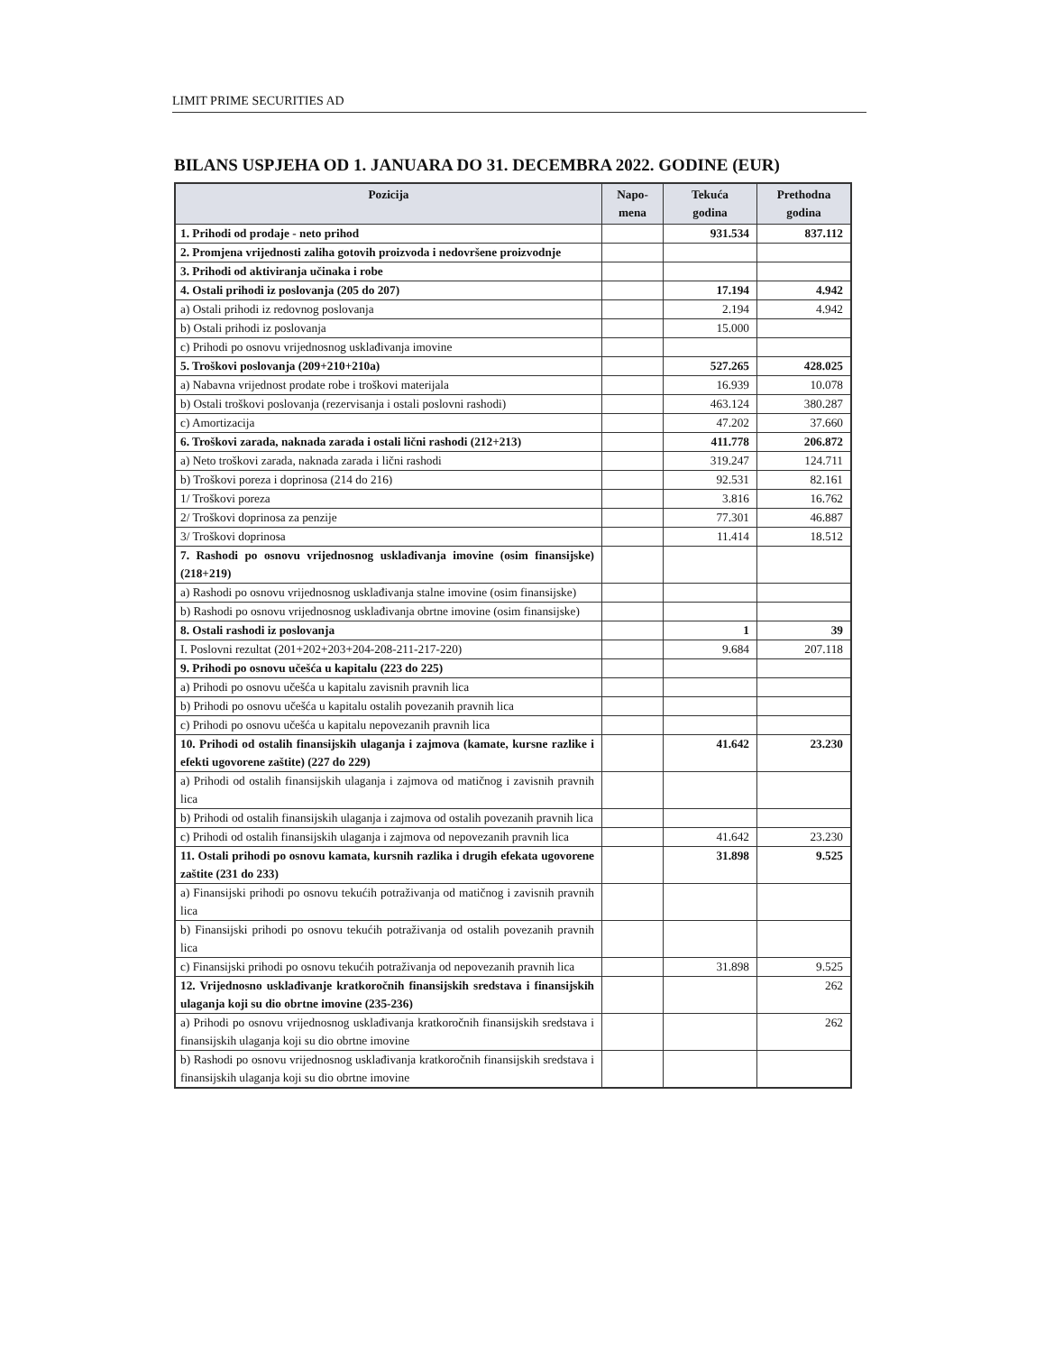LIMIT PRIME SECURITIES AD
BILANS USPJEHA OD 1. JANUARA DO 31. DECEMBRA 2022. GODINE (EUR)
| Pozicija | Napo- mena | Tekuća godina | Prethodna godina |
| --- | --- | --- | --- |
| 1. Prihodi od prodaje - neto prihod | | 931.534 | 837.112 |
| 2. Promjena vrijednosti zaliha gotovih proizvoda i nedovršene proizvodnje | | | |
| 3. Prihodi od aktiviranja učinaka i robe | | | |
| 4. Ostali prihodi iz poslovanja (205 do 207) | | 17.194 | 4.942 |
| a) Ostali prihodi iz redovnog poslovanja | | 2.194 | 4.942 |
| b) Ostali prihodi iz poslovanja | | 15.000 | |
| c) Prihodi po osnovu vrijednosnog usklađivanja imovine | | | |
| 5. Troškovi poslovanja (209+210+210a) | | 527.265 | 428.025 |
| a) Nabavna vrijednost prodate robe i troškovi materijala | | 16.939 | 10.078 |
| b) Ostali troškovi poslovanja (rezervisanja i ostali poslovni rashodi) | | 463.124 | 380.287 |
| c) Amortizacija | | 47.202 | 37.660 |
| 6. Troškovi zarada, naknada zarada i ostali lični rashodi (212+213) | | 411.778 | 206.872 |
| a) Neto troškovi zarada, naknada zarada i lični rashodi | | 319.247 | 124.711 |
| b) Troškovi poreza i doprinosa (214 do 216) | | 92.531 | 82.161 |
| 1/ Troškovi poreza | | 3.816 | 16.762 |
| 2/ Troškovi doprinosa za penzije | | 77.301 | 46.887 |
| 3/ Troškovi doprinosa | | 11.414 | 18.512 |
| 7. Rashodi po osnovu vrijednosnog usklađivanja imovine (osim finansijske) (218+219) | | | |
| a) Rashodi po osnovu vrijednosnog usklađivanja stalne imovine (osim finansijske) | | | |
| b) Rashodi po osnovu vrijednosnog usklađivanja obrtne imovine (osim finansijske) | | | |
| 8. Ostali rashodi iz poslovanja | | 1 | 39 |
| I. Poslovni rezultat (201+202+203+204-208-211-217-220) | | 9.684 | 207.118 |
| 9. Prihodi po osnovu učešća u kapitalu (223 do 225) | | | |
| a) Prihodi po osnovu učešća u kapitalu zavisnih pravnih lica | | | |
| b) Prihodi po osnovu učešća u kapitalu ostalih povezanih pravnih lica | | | |
| c) Prihodi po osnovu učešća u kapitalu nepovezanih pravnih lica | | | |
| 10. Prihodi od ostalih finansijskih ulaganja i zajmova (kamate, kursne razlike i efekti ugovorene zaštite) (227 do 229) | | 41.642 | 23.230 |
| a) Prihodi od ostalih finansijskih ulaganja i zajmova od matičnog i zavisnih pravnih lica | | | |
| b) Prihodi od ostalih finansijskih ulaganja i zajmova od ostalih povezanih pravnih lica | | | |
| c) Prihodi od ostalih finansijskih ulaganja i zajmova od nepovezanih pravnih lica | | 41.642 | 23.230 |
| 11. Ostali prihodi po osnovu kamata, kursnih razlika i drugih efekata ugovorene zaštite (231 do 233) | | 31.898 | 9.525 |
| a) Finansijski prihodi po osnovu tekućih potraživanja od matičnog i zavisnih pravnih lica | | | |
| b) Finansijski prihodi po osnovu tekućih potraživanja od ostalih povezanih pravnih lica | | | |
| c) Finansijski prihodi po osnovu tekućih potraživanja od nepovezanih pravnih lica | | 31.898 | 9.525 |
| 12. Vrijednosno usklađivanje kratkoročnih finansijskih sredstava i finansijskih ulaganja koji su dio obrtne imovine (235-236) | | | 262 |
| a) Prihodi po osnovu vrijednosnog usklađivanja kratkoročnih finansijskih sredstava i finansijskih ulaganja koji su dio obrtne imovine | | | 262 |
| b) Rashodi po osnovu vrijednosnog usklađivanja kratkoročnih finansijskih sredstava i finansijskih ulaganja koji su dio obrtne imovine | | | |